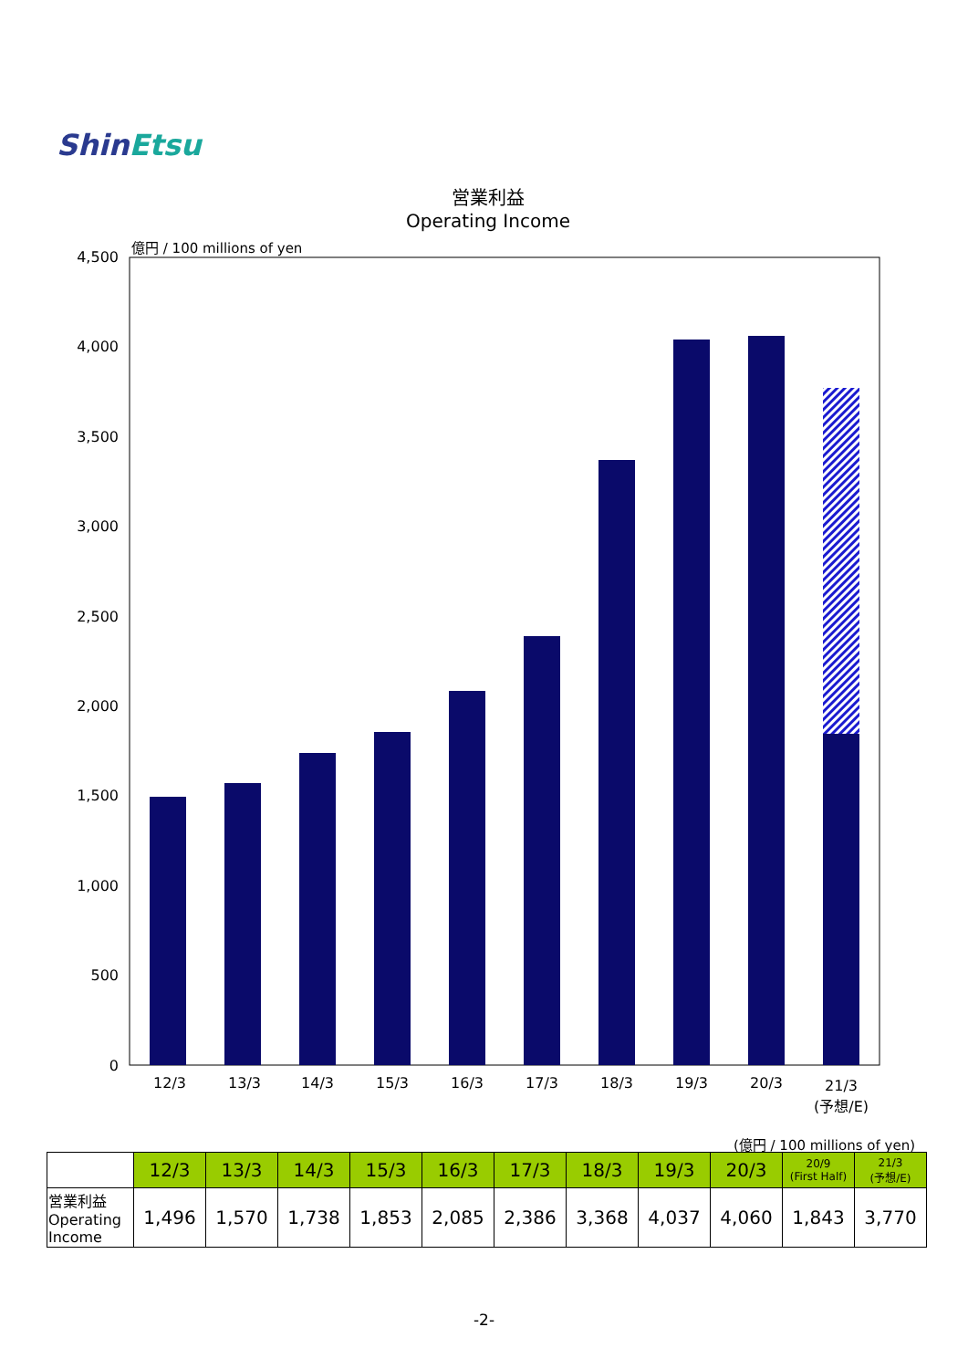ShinEtsu
営業利益
Operating Income
億円 / 100 millions of yen
4,500
4,000
3,500
3,000
2,500
2,000
1,500
1,000
500
0
12/3
13/3
14/3
15/3
16/3
17/3
18/3
19/3
20/3
21/3
(予想/E)
(億円 / 100 millions of yen)
| | 12/3 | 13/3 | 14/3 | 15/3 | 16/3 | 17/3 | 18/3 | 19/3 | 20/3 | 20/9 (First Half) | 21/3 (予想/E) |
| --- | --- | --- | --- | --- | --- | --- | --- | --- | --- | --- | --- |
| 営業利益 Operating Income | 1,496 | 1,570 | 1,738 | 1,853 | 2,085 | 2,386 | 3,368 | 4,037 | 4,060 | 1,843 | 3,770 |
-2-